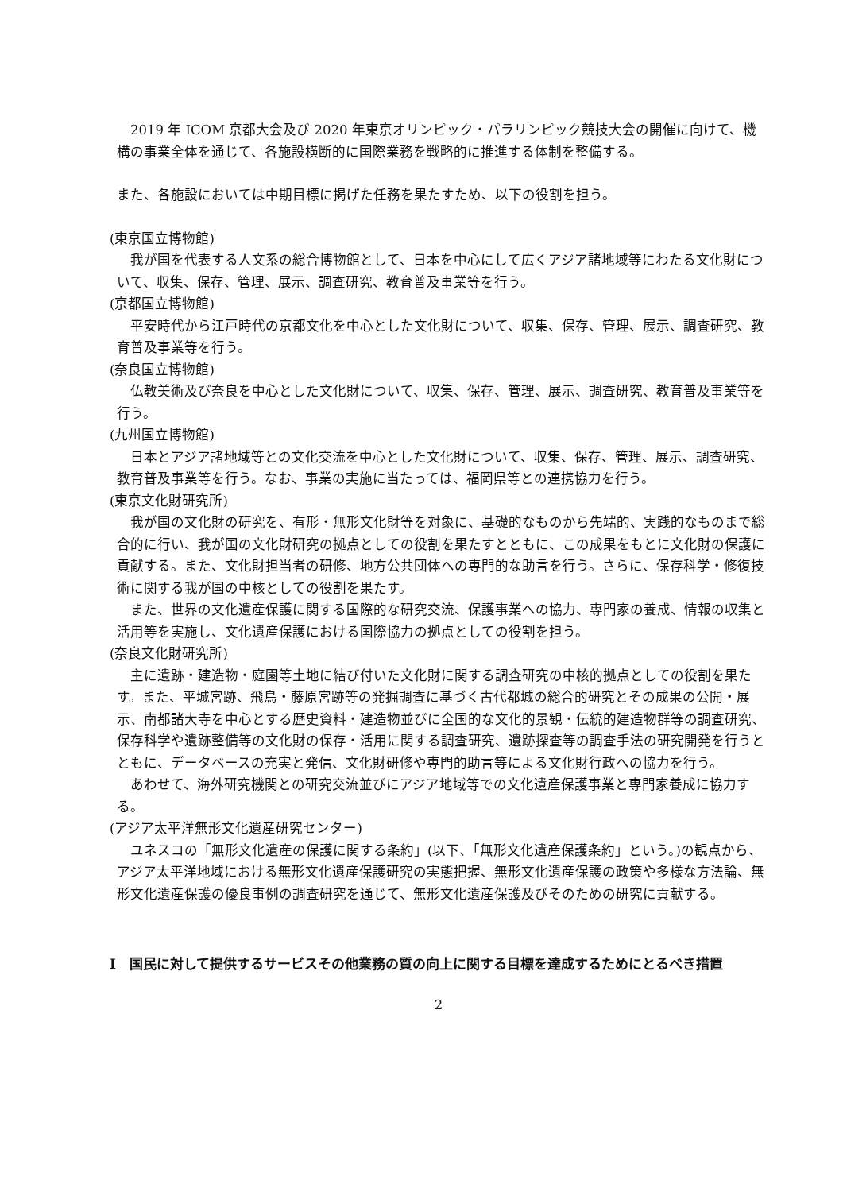2019 年 ICOM 京都大会及び 2020 年東京オリンピック・パラリンピック競技大会の開催に向けて、機構の事業全体を通じて、各施設横断的に国際業務を戦略的に推進する体制を整備する。
また、各施設においては中期目標に掲げた任務を果たすため、以下の役割を担う。
(東京国立博物館)
我が国を代表する人文系の総合博物館として、日本を中心にして広くアジア諸地域等にわたる文化財について、収集、保存、管理、展示、調査研究、教育普及事業等を行う。
(京都国立博物館)
平安時代から江戸時代の京都文化を中心とした文化財について、収集、保存、管理、展示、調査研究、教育普及事業等を行う。
(奈良国立博物館)
仏教美術及び奈良を中心とした文化財について、収集、保存、管理、展示、調査研究、教育普及事業等を行う。
(九州国立博物館)
日本とアジア諸地域等との文化交流を中心とした文化財について、収集、保存、管理、展示、調査研究、教育普及事業等を行う。なお、事業の実施に当たっては、福岡県等との連携協力を行う。
(東京文化財研究所)
我が国の文化財の研究を、有形・無形文化財等を対象に、基礎的なものから先端的、実践的なものまで総合的に行い、我が国の文化財研究の拠点としての役割を果たすとともに、この成果をもとに文化財の保護に貢献する。また、文化財担当者の研修、地方公共団体への専門的な助言を行う。さらに、保存科学・修復技術に関する我が国の中核としての役割を果たす。
また、世界の文化遺産保護に関する国際的な研究交流、保護事業への協力、専門家の養成、情報の収集と活用等を実施し、文化遺産保護における国際協力の拠点としての役割を担う。
(奈良文化財研究所)
主に遺跡・建造物・庭園等土地に結び付いた文化財に関する調査研究の中核的拠点としての役割を果たす。また、平城宮跡、飛鳥・藤原宮跡等の発掘調査に基づく古代都城の総合的研究とその成果の公開・展示、南都諸大寺を中心とする歴史資料・建造物並びに全国的な文化的景観・伝統的建造物群等の調査研究、保存科学や遺跡整備等の文化財の保存・活用に関する調査研究、遺跡探査等の調査手法の研究開発を行うとともに、データベースの充実と発信、文化財研修や専門的助言等による文化財行政への協力を行う。
あわせて、海外研究機関との研究交流並びにアジア地域等での文化遺産保護事業と専門家養成に協力する。
(アジア太平洋無形文化遺産研究センター)
ユネスコの「無形文化遺産の保護に関する条約」(以下、「無形文化遺産保護条約」という。)の観点から、アジア太平洋地域における無形文化遺産保護研究の実態把握、無形文化遺産保護の政策や多様な方法論、無形文化遺産保護の優良事例の調査研究を通じて、無形文化遺産保護及びそのための研究に貢献する。
Ⅰ　国民に対して提供するサービスその他業務の質の向上に関する目標を達成するためにとるべき措置
2